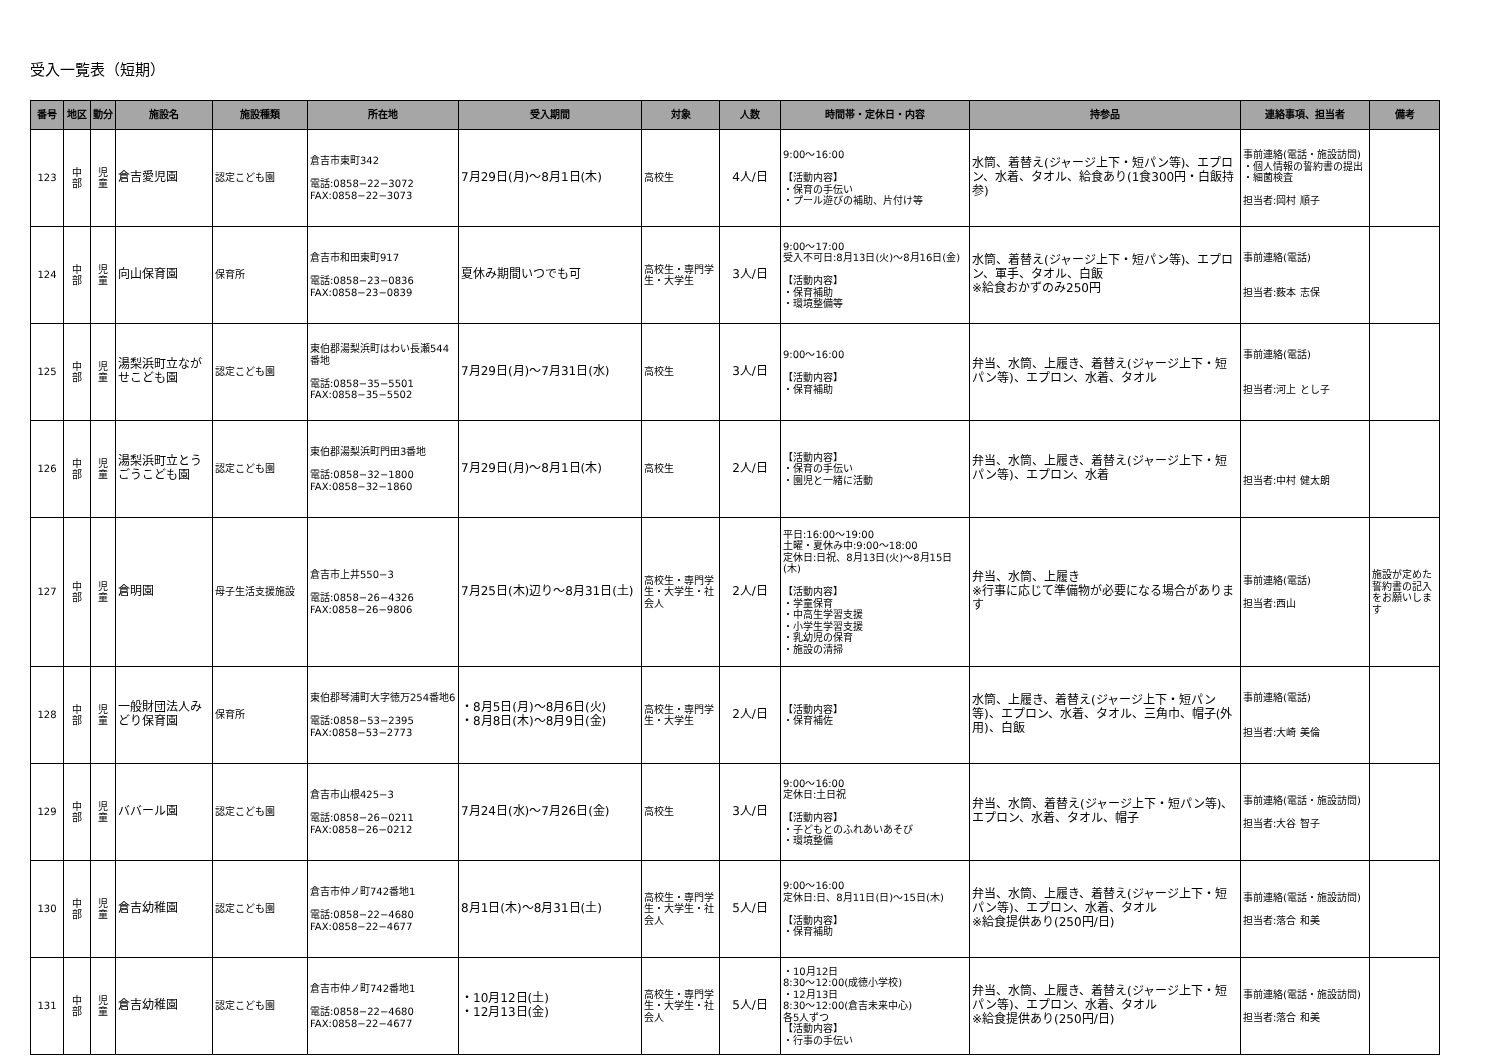受入一覧表（短期）
| 番号 | 地区 | 勤分 | 施設名 | 施設種類 | 所在地 | 受入期間 | 対象 | 人数 | 時間帯・定休日・内容 | 持参品 | 連絡事項、担当者 | 備考 |
| --- | --- | --- | --- | --- | --- | --- | --- | --- | --- | --- | --- | --- |
| 123 | 中 部 | 児 童 | 倉吉愛児園 | 認定こども園 | 倉吉市東町342 電話:0858−22−3072 FAX:0858−22−3073 | 7月29日(月)〜8月1日(木) | 高校生 | 4人/日 | 9:00〜16:00 【活動内容】 ・保育の手伝い ・プール遊びの補助、片付け等 | 水筒、着替え(ジャージ上下・短パン等)、エプロン、水着、タオル、給食あり(1食300円・白飯持参) | 事前連絡(電話・施設訪問) ・個人情報の誓約書の提出 ・細菌検査 担当者:岡村 順子 | |
| 124 | 中 部 | 児 童 | 向山保育園 | 保育所 | 倉吉市和田東町917 電話:0858−23−0836 FAX:0858−23−0839 | 夏休み期間いつでも可 | 高校生・専門学生・大学生 | 3人/日 | 9:00〜17:00 受入不可日:8月13日(火)〜8月16日(金) 【活動内容】 ・保育補助 ・環境整備等 | 水筒、着替え(ジャージ上下・短パン等)、エプロン、軍手、タオル、白飯 ※給食おかずのみ250円 | 事前連絡(電話) 担当者:薮本 志保 | |
| 125 | 中 部 | 児 童 | 湯梨浜町立ながせこども園 | 認定こども園 | 東伯郡湯梨浜町はわい長瀬544番地 電話:0858−35−5501 FAX:0858−35−5502 | 7月29日(月)〜7月31日(水) | 高校生 | 3人/日 | 9:00〜16:00 【活動内容】 ・保育補助 | 弁当、水筒、上履き、着替え(ジャージ上下・短パン等)、エプロン、水着、タオル | 事前連絡(電話) 担当者:河上 とし子 | |
| 126 | 中 部 | 児 童 | 湯梨浜町立とうごうこども園 | 認定こども園 | 東伯郡湯梨浜町門田3番地 電話:0858−32−1800 FAX:0858−32−1860 | 7月29日(月)〜8月1日(木) | 高校生 | 2人/日 | 【活動内容】 ・保育の手伝い ・園児と一緒に活動 | 弁当、水筒、上履き、着替え(ジャージ上下・短パン等)、エプロン、水着 | 担当者:中村 健太朗 | |
| 127 | 中 部 | 児 童 | 倉明園 | 母子生活支援施設 | 倉吉市上井550−3 電話:0858−26−4326 FAX:0858−26−9806 | 7月25日(木)辺り〜8月31日(土) | 高校生・専門学生・大学生・社会人 | 2人/日 | 平日:16:00〜19:00 土曜・夏休み中:9:00〜18:00 定休日:日祝、8月13日(火)〜8月15日(木) 【活動内容】 ・学童保育 ・中高生学習支援 ・小学生学習支援 ・乳幼児の保育 ・施設の清掃 | 弁当、水筒、上履き ※行事に応じて準備物が必要になる場合があります | 事前連絡(電話) 担当者:西山 | 施設が定めた誓約書の記入をお願いします |
| 128 | 中 部 | 児 童 | 一般財団法人みどり保育園 | 保育所 | 東伯郡琴浦町大字徳万254番地6 電話:0858−53−2395 FAX:0858−53−2773 | ・8月5日(月)〜8月6日(火) ・8月8日(木)〜8月9日(金) | 高校生・専門学生・大学生 | 2人/日 | 【活動内容】 ・保育補佐 | 水筒、上履き、着替え(ジャージ上下・短パン等)、エプロン、水着、タオル、三角巾、帽子(外用)、白飯 | 事前連絡(電話) 担当者:大崎 美倫 | |
| 129 | 中 部 | 児 童 | ババール園 | 認定こども園 | 倉吉市山根425−3 電話:0858−26−0211 FAX:0858−26−0212 | 7月24日(水)〜7月26日(金) | 高校生 | 3人/日 | 9:00〜16:00 定休日:土日祝 【活動内容】 ・子どもとのふれあいあそび ・環境整備 | 弁当、水筒、着替え(ジャージ上下・短パン等)、エプロン、水着、タオル、帽子 | 事前連絡(電話・施設訪問) 担当者:大谷 智子 | |
| 130 | 中 部 | 児 童 | 倉吉幼稚園 | 認定こども園 | 倉吉市仲ノ町742番地1 電話:0858−22−4680 FAX:0858−22−4677 | 8月1日(木)〜8月31日(土) | 高校生・専門学生・大学生・社会人 | 5人/日 | 9:00〜16:00 定休日:日、8月11日(日)〜15日(木) 【活動内容】 ・保育補助 | 弁当、水筒、上履き、着替え(ジャージ上下・短パン等)、エプロン、水着、タオル ※給食提供あり(250円/日) | 事前連絡(電話・施設訪問) 担当者:落合 和美 | |
| 131 | 中 部 | 児 童 | 倉吉幼稚園 | 認定こども園 | 倉吉市仲ノ町742番地1 電話:0858−22−4680 FAX:0858−22−4677 | ・10月12日(土) ・12月13日(金) | 高校生・専門学生・大学生・社会人 | 5人/日 | ・10月12日 8:30〜12:00(成徳小学校) ・12月13日 8:30〜12:00(倉吉未来中心) 各5人ずつ 【活動内容】 ・行事の手伝い | 弁当、水筒、上履き、着替え(ジャージ上下・短パン等)、エプロン、水着、タオル ※給食提供あり(250円/日) | 事前連絡(電話・施設訪問) 担当者:落合 和美 | |